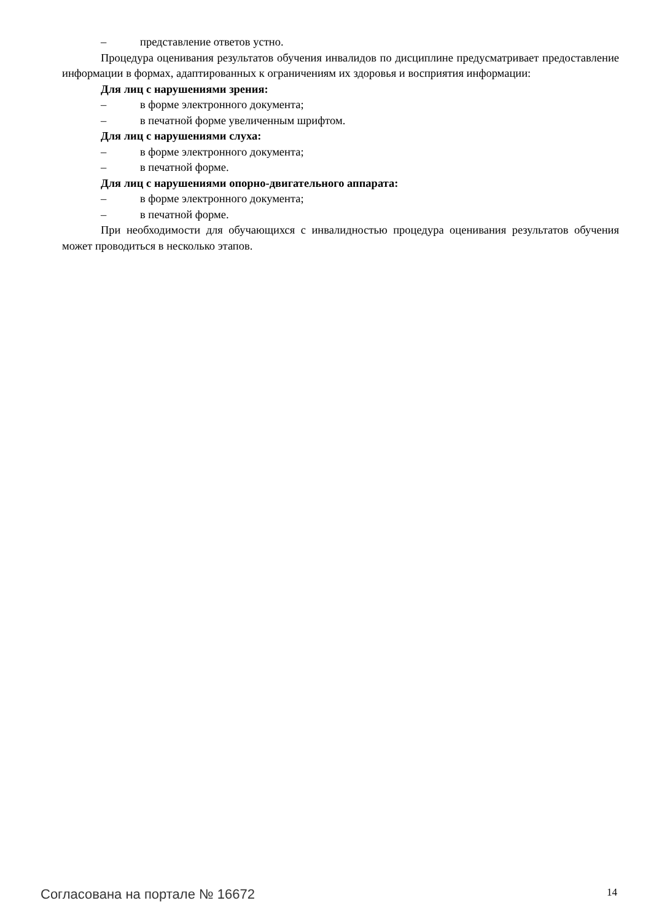– представление ответов устно.
Процедура оценивания результатов обучения инвалидов по дисциплине предусматривает предоставление информации в формах, адаптированных к ограничениям их здоровья и восприятия информации:
Для лиц с нарушениями зрения:
– в форме электронного документа;
– в печатной форме увеличенным шрифтом.
Для лиц с нарушениями слуха:
– в форме электронного документа;
– в печатной форме.
Для лиц с нарушениями опорно-двигательного аппарата:
– в форме электронного документа;
– в печатной форме.
При необходимости для обучающихся с инвалидностью процедура оценивания результатов обучения может проводиться в несколько этапов.
Согласована на портале № 16672 14